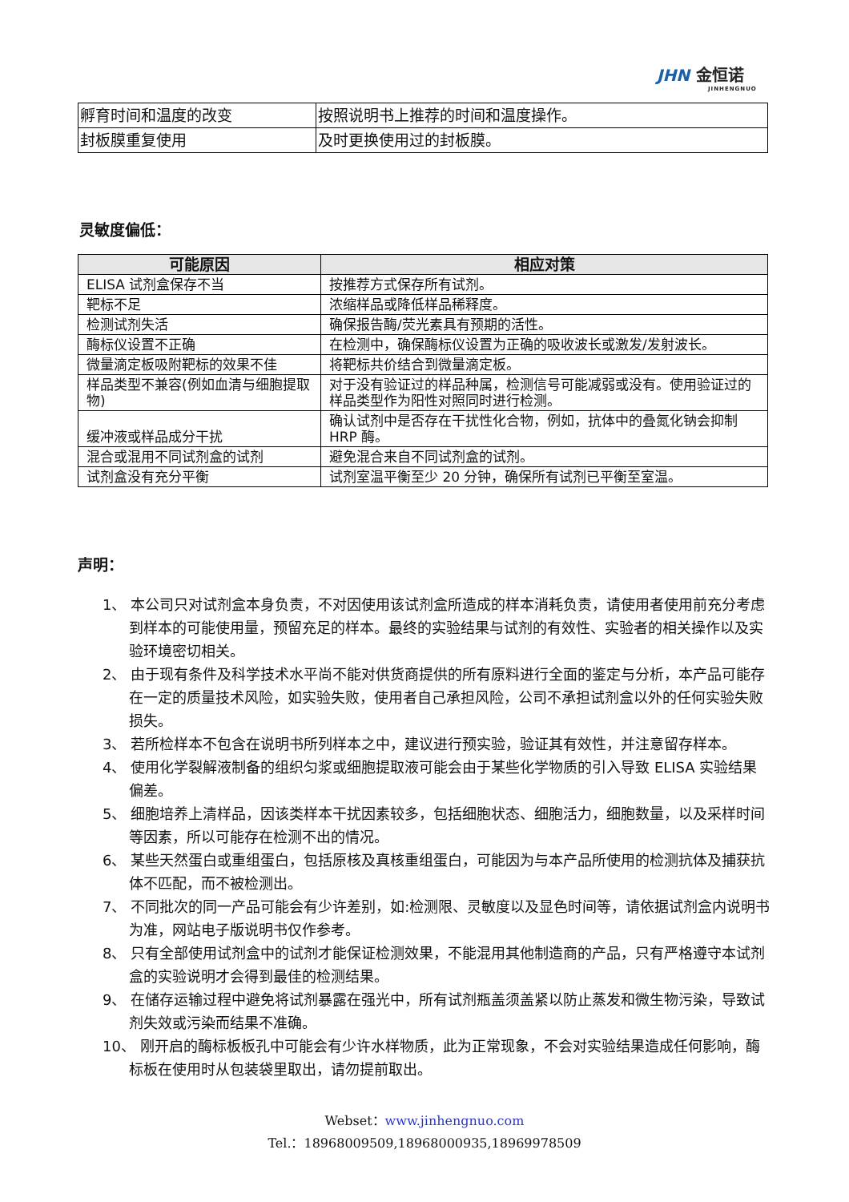JHN 金恒诺
JINHENGNUO
| 孵育时间和温度的改变 | 按照说明书上推荐的时间和温度操作。 |
| 封板膜重复使用 | 及时更换使用过的封板膜。 |
灵敏度偏低：
| 可能原因 | 相应对策 |
| --- | --- |
| ELISA 试剂盒保存不当 | 按推荐方式保存所有试剂。 |
| 靶标不足 | 浓缩样品或降低样品稀释度。 |
| 检测试剂失活 | 确保报告酶/荧光素具有预期的活性。 |
| 酶标仪设置不正确 | 在检测中，确保酶标仪设置为正确的吸收波长或激发/发射波长。 |
| 微量滴定板吸附靶标的效果不佳 | 将靶标共价结合到微量滴定板。 |
| 样品类型不兼容(例如血清与细胞提取物) | 对于没有验证过的样品种属，检测信号可能减弱或没有。使用验证过的样品类型作为阳性对照同时进行检测。 |
| 缓冲液或样品成分干扰 | 确认试剂中是否存在干扰性化合物，例如，抗体中的叠氮化钠会抑制 HRP 酶。 |
| 混合或混用不同试剂盒的试剂 | 避免混合来自不同试剂盒的试剂。 |
| 试剂盒没有充分平衡 | 试剂室温平衡至少 20 分钟，确保所有试剂已平衡至室温。 |
声明：
1、 本公司只对试剂盒本身负责，不对因使用该试剂盒所造成的样本消耗负责，请使用者使用前充分考虑到样本的可能使用量，预留充足的样本。最终的实验结果与试剂的有效性、实验者的相关操作以及实验环境密切相关。
2、 由于现有条件及科学技术水平尚不能对供货商提供的所有原料进行全面的鉴定与分析，本产品可能存在一定的质量技术风险，如实验失败，使用者自己承担风险，公司不承担试剂盒以外的任何实验失败损失。
3、 若所检样本不包含在说明书所列样本之中，建议进行预实验，验证其有效性，并注意留存样本。
4、 使用化学裂解液制备的组织匀浆或细胞提取液可能会由于某些化学物质的引入导致 ELISA 实验结果偏差。
5、 细胞培养上清样品，因该类样本干扰因素较多，包括细胞状态、细胞活力，细胞数量，以及采样时间等因素，所以可能存在检测不出的情况。
6、 某些天然蛋白或重组蛋白，包括原核及真核重组蛋白，可能因为与本产品所使用的检测抗体及捕获抗体不匹配，而不被检测出。
7、 不同批次的同一产品可能会有少许差别，如:检测限、灵敏度以及显色时间等，请依据试剂盒内说明书为准，网站电子版说明书仅作参考。
8、 只有全部使用试剂盒中的试剂才能保证检测效果，不能混用其他制造商的产品，只有严格遵守本试剂盒的实验说明才会得到最佳的检测结果。
9、 在储存运输过程中避免将试剂暴露在强光中，所有试剂瓶盖须盖紧以防止蒸发和微生物污染，导致试剂失效或污染而结果不准确。
10、 刚开启的酶标板板孔中可能会有少许水样物质，此为正常现象，不会对实验结果造成任何影响，酶标板在使用时从包装袋里取出，请勿提前取出。
Webset：www.jinhengnuo.com
Tel.：18968009509,18968000935,18969978509